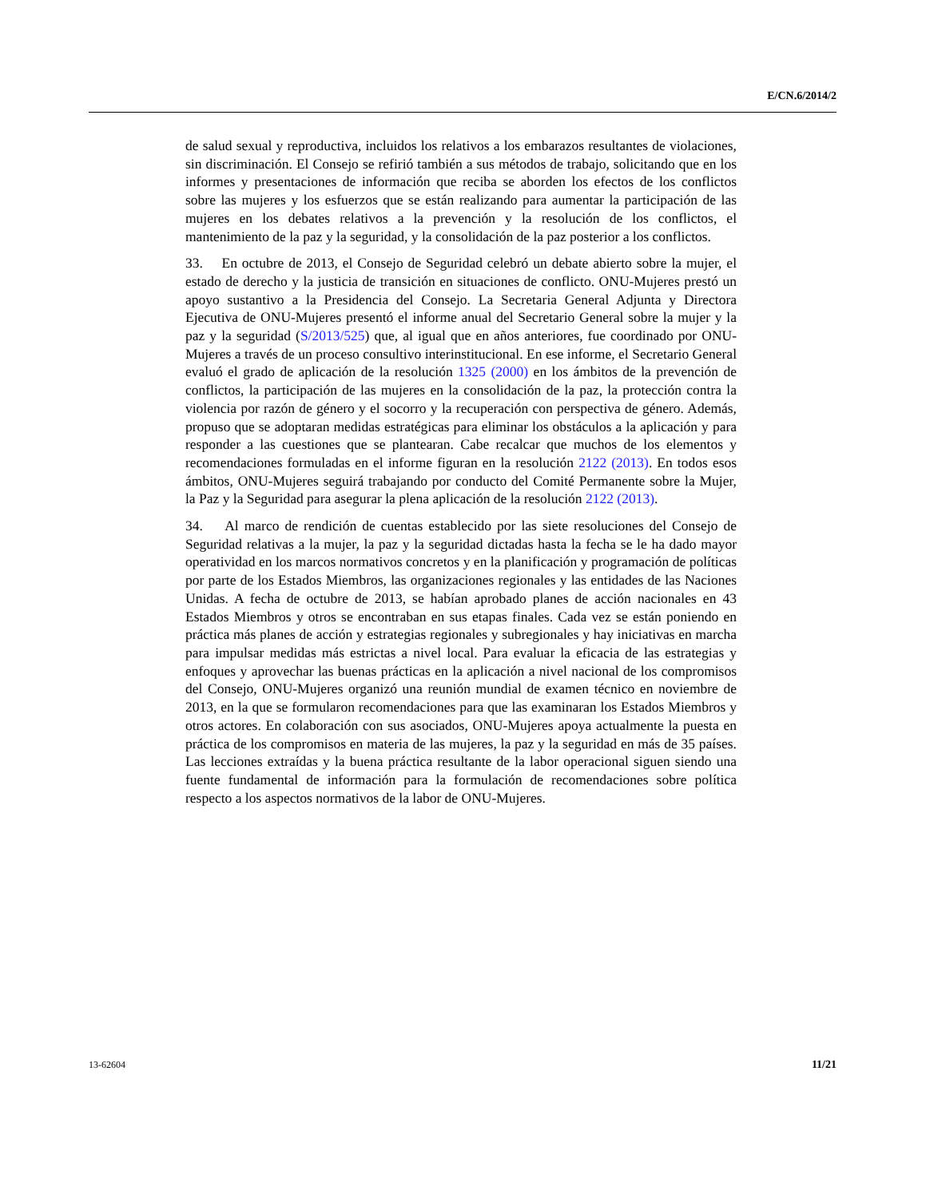E/CN.6/2014/2
de salud sexual y reproductiva, incluidos los relativos a los embarazos resultantes de violaciones, sin discriminación. El Consejo se refirió también a sus métodos de trabajo, solicitando que en los informes y presentaciones de información que reciba se aborden los efectos de los conflictos sobre las mujeres y los esfuerzos que se están realizando para aumentar la participación de las mujeres en los debates relativos a la prevención y la resolución de los conflictos, el mantenimiento de la paz y la seguridad, y la consolidación de la paz posterior a los conflictos.
33. En octubre de 2013, el Consejo de Seguridad celebró un debate abierto sobre la mujer, el estado de derecho y la justicia de transición en situaciones de conflicto. ONU-Mujeres prestó un apoyo sustantivo a la Presidencia del Consejo. La Secretaria General Adjunta y Directora Ejecutiva de ONU-Mujeres presentó el informe anual del Secretario General sobre la mujer y la paz y la seguridad (S/2013/525) que, al igual que en años anteriores, fue coordinado por ONU-Mujeres a través de un proceso consultivo interinstitucional. En ese informe, el Secretario General evaluó el grado de aplicación de la resolución 1325 (2000) en los ámbitos de la prevención de conflictos, la participación de las mujeres en la consolidación de la paz, la protección contra la violencia por razón de género y el socorro y la recuperación con perspectiva de género. Además, propuso que se adoptaran medidas estratégicas para eliminar los obstáculos a la aplicación y para responder a las cuestiones que se plantearan. Cabe recalcar que muchos de los elementos y recomendaciones formuladas en el informe figuran en la resolución 2122 (2013). En todos esos ámbitos, ONU-Mujeres seguirá trabajando por conducto del Comité Permanente sobre la Mujer, la Paz y la Seguridad para asegurar la plena aplicación de la resolución 2122 (2013).
34. Al marco de rendición de cuentas establecido por las siete resoluciones del Consejo de Seguridad relativas a la mujer, la paz y la seguridad dictadas hasta la fecha se le ha dado mayor operatividad en los marcos normativos concretos y en la planificación y programación de políticas por parte de los Estados Miembros, las organizaciones regionales y las entidades de las Naciones Unidas. A fecha de octubre de 2013, se habían aprobado planes de acción nacionales en 43 Estados Miembros y otros se encontraban en sus etapas finales. Cada vez se están poniendo en práctica más planes de acción y estrategias regionales y subregionales y hay iniciativas en marcha para impulsar medidas más estrictas a nivel local. Para evaluar la eficacia de las estrategias y enfoques y aprovechar las buenas prácticas en la aplicación a nivel nacional de los compromisos del Consejo, ONU-Mujeres organizó una reunión mundial de examen técnico en noviembre de 2013, en la que se formularon recomendaciones para que las examinaran los Estados Miembros y otros actores. En colaboración con sus asociados, ONU-Mujeres apoya actualmente la puesta en práctica de los compromisos en materia de las mujeres, la paz y la seguridad en más de 35 países. Las lecciones extraídas y la buena práctica resultante de la labor operacional siguen siendo una fuente fundamental de información para la formulación de recomendaciones sobre política respecto a los aspectos normativos de la labor de ONU-Mujeres.
13-62604 11/21